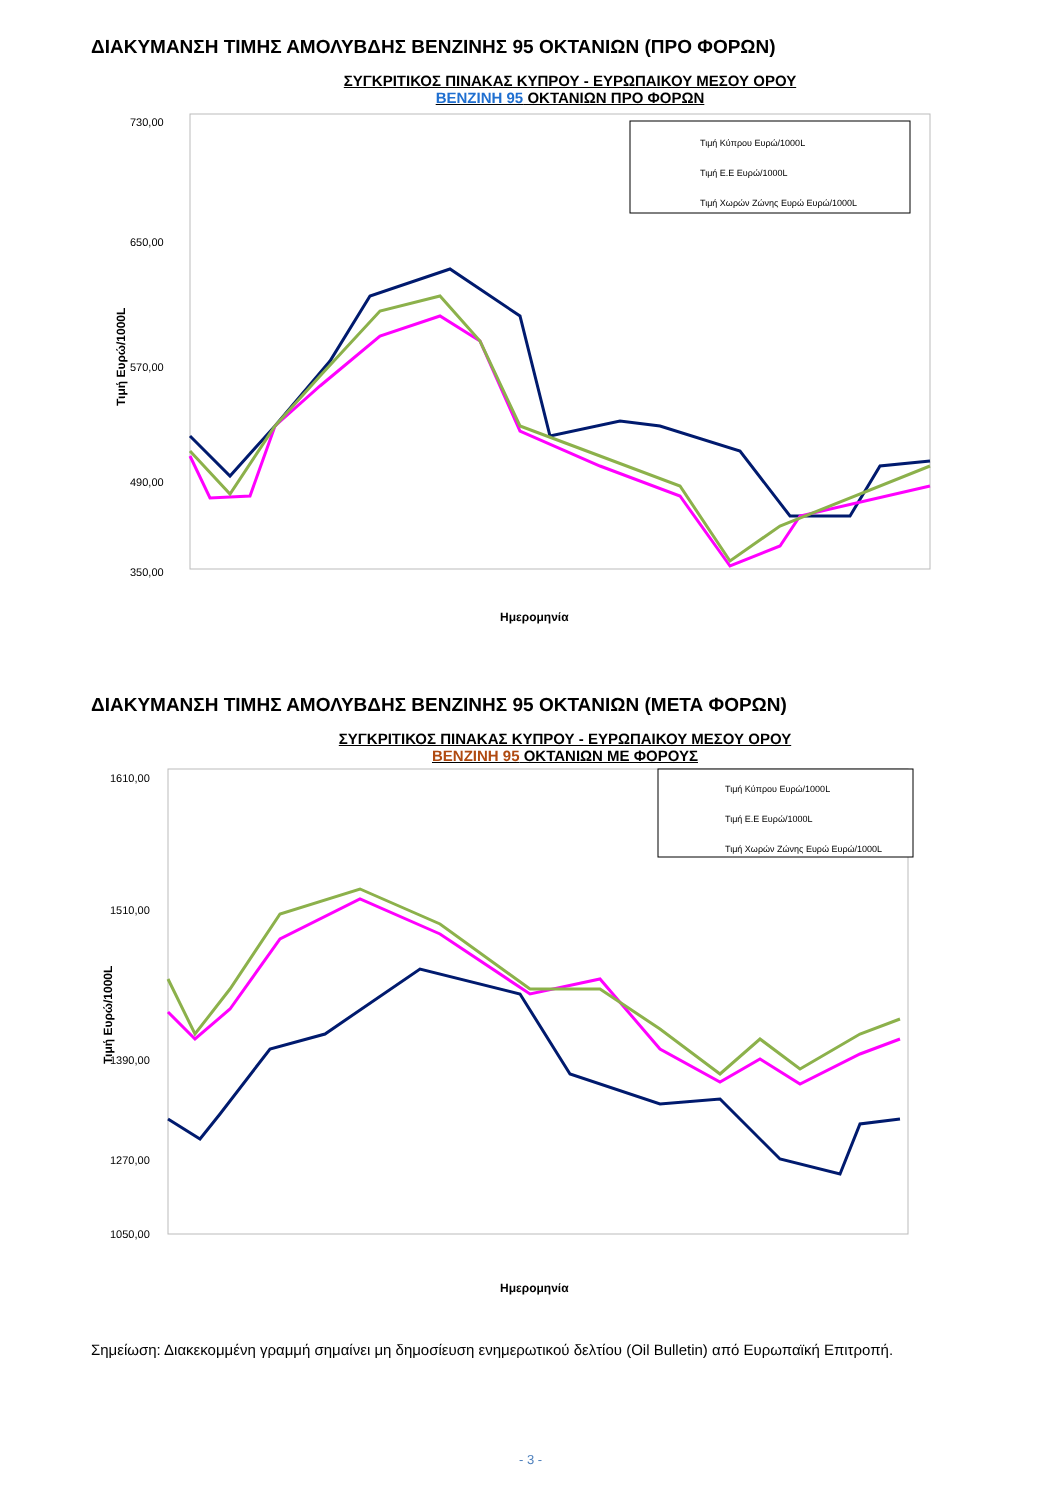ΔΙΑΚΥΜΑΝΣΗ ΤΙΜΗΣ ΑΜΟΛΥΒΔΗΣ ΒΕΝΖΙΝΗΣ 95 ΟΚΤΑΝΙΩΝ (ΠΡΟ ΦΟΡΩΝ)
ΣΥΓΚΡΙΤΙΚΟΣ ΠΙΝΑΚΑΣ ΚΥΠΡΟΥ - ΕΥΡΩΠΑΙΚΟΥ ΜΕΣΟΥ ΟΡΟΥ
ΒΕΝΖΙΝΗ 95 ΟΚΤΑΝΙΩΝ ΠΡΟ ΦΟΡΩΝ
Τιμή Ευρώ/1000L
730,00
650,00
570,00
490,00
350,00
Τιμή Κύπρου Ευρώ/1000L
Τιμή Ε.Ε Ευρώ/1000L
Τιμή Χωρών Ζώνης Ευρώ Ευρώ/1000L
Ημερομηνία
ΔΙΑΚΥΜΑΝΣΗ ΤΙΜΗΣ ΑΜΟΛΥΒΔΗΣ ΒΕΝΖΙΝΗΣ 95 ΟΚΤΑΝΙΩΝ (ΜΕΤΑ ΦΟΡΩΝ)
ΣΥΓΚΡΙΤΙΚΟΣ ΠΙΝΑΚΑΣ ΚΥΠΡΟΥ - ΕΥΡΩΠΑΙΚΟΥ ΜΕΣΟΥ ΟΡΟΥ
ΒΕΝΖΙΝΗ 95 ΟΚΤΑΝΙΩΝ ΜΕ ΦΟΡΟΥΣ
Τιμή Ευρώ/1000L
1610,00
1510,00
1390,00
1270,00
1050,00
Τιμή Κύπρου Ευρώ/1000L
Τιμή Ε.Ε Ευρώ/1000L
Τιμή Χωρών Ζώνης Ευρώ Ευρώ/1000L
Ημερομηνία
Σημείωση: Διακεκομμένη γραμμή σημαίνει μη δημοσίευση ενημερωτικού δελτίου (Oil Bulletin) από Ευρωπαϊκή Επιτροπή.
- 3 -